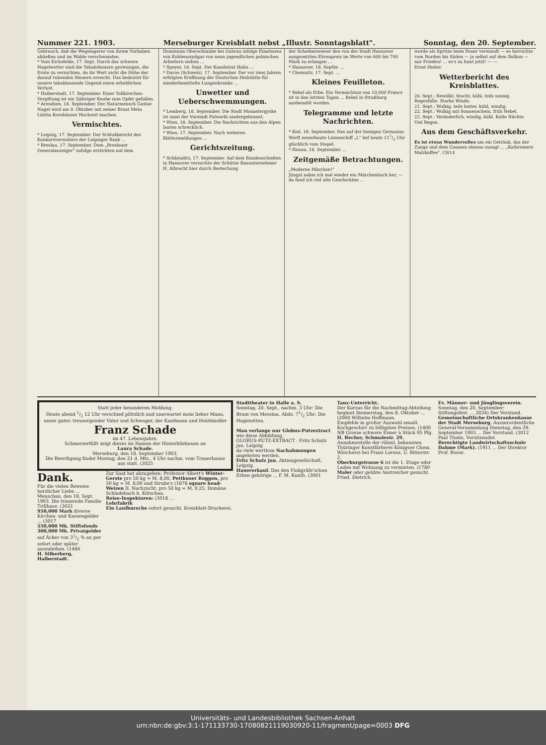Nummer 221. 1903. Merseburger Kreisblatt nebst „Illustr. Sonntagsblatt". Sonntag, den 20. September.
Gebrauch, daß die Wegelagerer von ihrem Vorhaben abließen und im Walde verschwanden.
* Vom Eichsfelde, 17. Sept. Durch das schwere Hagelwetter sind die Tabaksbauern gezwungen, die Ernte zu vernichten, da ihr Wert nicht die Höhe der darauf ruhenden Steuern erreicht. Das bedeutet für unsere tabakbauende Gegend einen erheblichen Verlust.
* Halberstadt, 17. September. Einer Tollkirschen-Vergiftung ist ein 5jähriger Knabe zum Opfer gefallen.
* Arendsee, 18. September. Der Naturmensch Gustav Nagel wird am 9. Oktober mit seiner Braut Meta Lätitia Kornhäuser Hochzeit machen.
Vermischtes.
* Leipzig, 17. September. Der Schlußbericht des Konkursverwalters der Leipziger Bank ...
* Breslau, 17. September. Dem „Breslauer Generalanzeiger" zufolge erstickten auf dem
Dominium Oberschlaube bei Guhrau infolge Einatmens von Kohlenoxydgas von neun jugendlichen polnischen Arbeitern sieben ...
* Speyer, 18. Sept. Der Kanzleirat Halin ...
* Davos (Schweiz), 17. September. Der vor zwei Jahren erfolgten Eröffnung der Deutschen Heilstätte für minderbemittelte Lungenkranke ...
Unwetter und Ueberschwemmungen.
* Lemberg, 18. September. Die Stadt Monastergyske ist samt der Vorstadt Folwarki niedergebrannt.
* Wien, 18. September. Die Nachrichten aus den Alpen lauten schrecklich.
* Wien, 17. September. Nach weiteren Blättermeldungen ...
Gerichtszeitung.
* Schkeuditz, 17. September. Auf dem Bundesschießen in Hannover versuchte der Schütze Bauunternehmer H. Albrecht hier durch Bestechung
der Scheibenweiser den von der Stadt Hannover ausgesetzten Ehrenpreis im Werte von 600 bis 700 Mark zu erlangen ...
* Hannover, 18. Septbr. ...
* Chemnitz, 17. Sept. ...
Kleines Feuilleton.
* Bebel als Erbe. Ein Vermächtnis von 10,000 Francs ist in den letzten Tagen ... Bebel in Straßburg ausbezahlt worden.
Telegramme und letzte Nachrichten.
* Kiel, 18. September. Das auf der hiesigen Germania-Werft neuerbaute Linienschiff „L" lief heute 111/2 Uhr glücklich vom Stapel.
* Hanau, 18. September. ...
Zeitgemäße Betrachtungen.
„Moderne Märchen!"
Jüngst nahm ich mal wieder ein Märchenbuch her, — da fand ich viel alte Geschichten ...
wurde als Spritze beim Feuer verwandt — es herrschte vom Norden bis Süden — ja selbst auf dem Balkan — nur Frieden! ... es's zu bunt jetzt! — —
Ernst Heiter.
Wetterbericht des Kreisblattes.
20. Sept.: Bewölkt, feucht, kühl, teils sonnig. Regenfälle. Starke Winde.
21. Sept.: Wolkig, teils heiter, kühl, windig.
22. Sept.: Wolkig mit Sonnenschein, früh Nebel.
23. Sept.: Veränderlich, windig, kühl. Kalte Nächte. Viel Regen.
Aus dem Geschäftsverkehr.
Es ist etwas Wundervolles um ein Getränk, das der Zunge und dem Gaumen ebenso zusagt ... „Kathreiners Malzkaffee". (3014
Statt jeder besonderen Meldung.
Heute abend 1/2 12 Uhr verschied plötzlich und unerwartet mein lieber Mann, unser guter, treusorgender Vater und Schwager, der Kaufmann und Holzhändler
Franz Schade
im 47. Lebensjahre.
Schmerzerfüllt zeigt dieses im Namen der Hinterbliebenen an
Laura Schade.
Merseburg, den 18. September 1903.
Die Beerdigung findet Montag, den 21 d. Mts., 4 Uhr nachm. vom Trauerhause aus statt. (3025
Dank.
Für die vielen Beweise herzlicher Liebe ... Meuschau, den 18. Sept. 1903. Die trauernde Familie Trillhase. (3021
950,000 Mark diverse Kirchen- und Kassengelder ... (3017
550,000 Mk. Stiftsfonds 300,000 Mk. Privatgelder auf Äcker von 31/2 % an per sofort oder später auszuleihen. (1486
H. Silberberg, Halberstadt.
Zur Saat hat abzugeben: Professor Albert's Winter-Gerste pro 50 kg = M. 8,00, Pettkuser Roggen, pro 50 kg = M. 8,00 und Strube's (1878 square head-Weizen II. Nachzucht, pro 50 kg = M. 9,25. Domäne Schladebach b. Kötschau.
Reise-Inspektoren: (3018 ...
Lehrfabrik
Ein Laufbursche sofort gesucht. Kreisblatt-Druckerei.
Stadttheater in Halle a. S.
Sonntag, 20. Sept., nachm. 3 Uhr: Die Braut von Messina. Abds. 71/2 Uhr: Die Hugenotten.
Man verlange nur Globus-Putzextract wie diese Abbildung,
GLOBUS-PUTZ-EXTRACT · Fritz Schulz jun. Leipzig
da viele wertlose Nachahmungen angeboten werden.
Fritz Schulz jun. Aktiengesellschaft, Leipzig.
Hausverkauf. Das den Finkgräfe'schen Erben gehörige ... F. M. Kunth. (3001
Tanz-Unterricht.
Der Kursus für die Nachmittag-Abteilung beginnt Donnerstag, den 8. Oktober ... (2060 Wilhelm Hoffmann.
Empfehle in großer Auswahl emaill. Kochgeschirr zu billigsten Preisen. (1400 NB Grosse schwere Eimer à Stück 95 Pfg. H. Becher, Schmalestr. 29.
Annahmestelle der rühml. bekannten Thüringer Kunstfärberei Königsee Chem. Wäscherei bei Franz Lorenz, U. Ritterstr. 2.
Oberburgstrasse 6 ist die 1. Etage oder Laden mit Wohnung zu vermieten. (1780
Maler oder geübte Anstreicher gesucht. Fried. Dietrich.
Ev. Männer- und Jünglingsverein. Sonntag, den 20. September: Stiftungsfest. ... 2024) Der Vorstand.
Gemeinschaftliche Ortskrankenkasse der Stadt Merseburg. Ausserordentliche General-Versammlung Dienstag, den 29. September 1903 ... Der Vorstand. (3012 Paul Thiele, Vorsitzender.
Berechtigte Landwirtschaftsschule Dahme (Mark). (1911 ... Der Direktor Prof. Bosse.
Universitäts- und Landesbibliothek Sachsen-Anhalt
urn:nbn:de:gbv:3:1-171133730-17080821119030920-11/fragment/page=0003 DFG